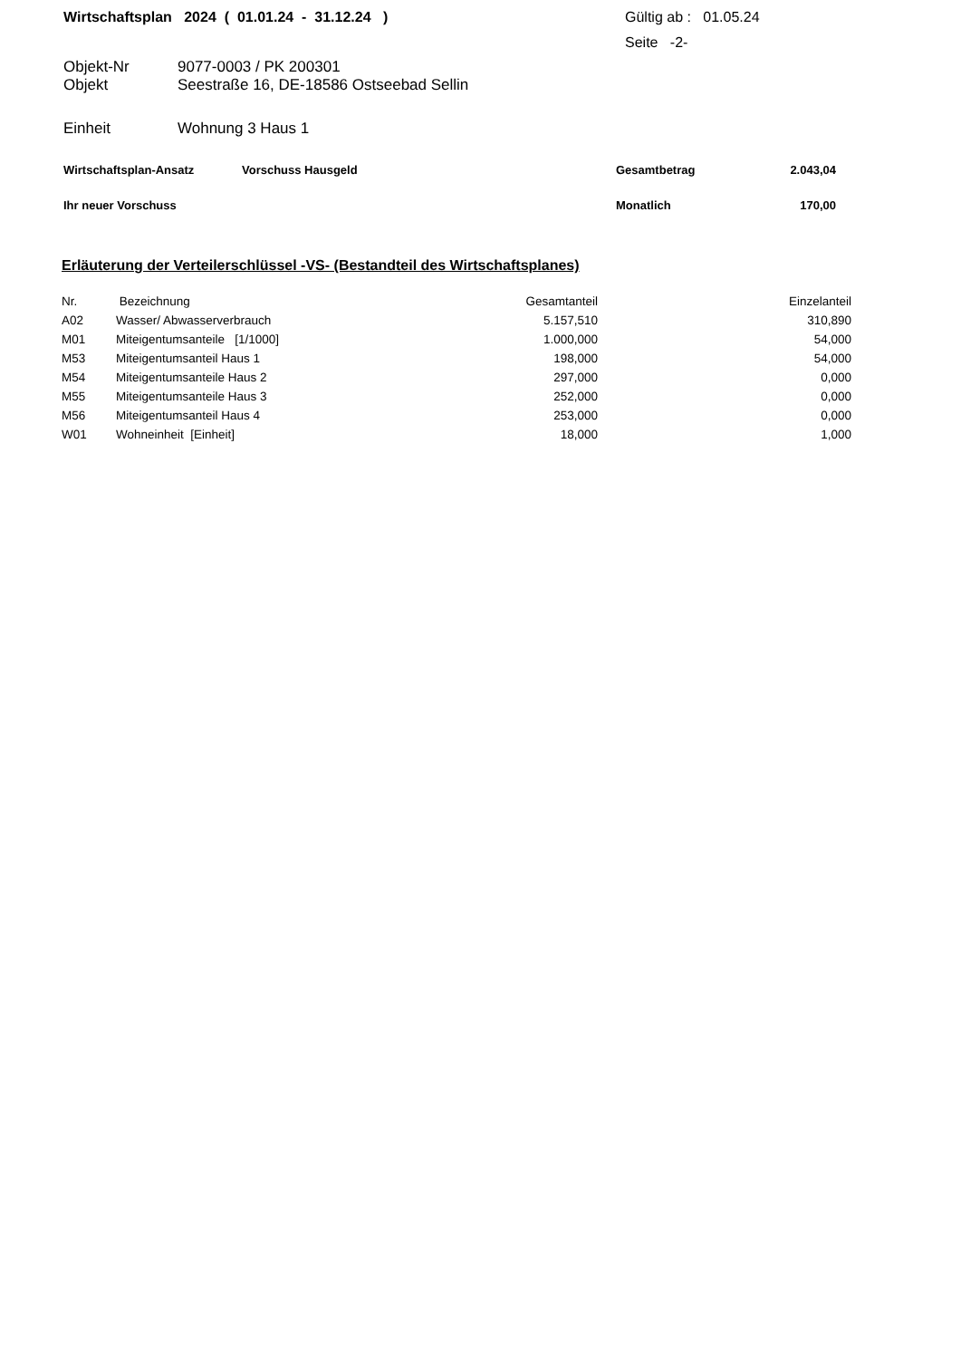Wirtschaftsplan 2024 ( 01.01.24 - 31.12.24 ) Gültig ab : 01.05.24
Seite -2-
Objekt-Nr 9077-0003 / PK 200301
Objekt Seestraße 16, DE-18586 Ostseebad Sellin
Einheit Wohnung 3 Haus 1
Wirtschaftsplan-Ansatz Vorschuss Hausgeld Gesamtbetrag 2.043,04
Ihr neuer Vorschuss Monatlich 170,00
Erläuterung der Verteilerschlüssel -VS- (Bestandteil des Wirtschaftsplanes)
| Nr. | Bezeichnung | Gesamtanteil | Einzelanteil |
| --- | --- | --- | --- |
| A02 | Wasser/ Abwasserverbrauch | 5.157,510 | 310,890 |
| M01 | Miteigentumsanteile [1/1000] | 1.000,000 | 54,000 |
| M53 | Miteigentumsanteil Haus 1 | 198,000 | 54,000 |
| M54 | Miteigentumsanteile Haus 2 | 297,000 | 0,000 |
| M55 | Miteigentumsanteile Haus 3 | 252,000 | 0,000 |
| M56 | Miteigentumsanteil Haus 4 | 253,000 | 0,000 |
| W01 | Wohneinheit [Einheit] | 18,000 | 1,000 |